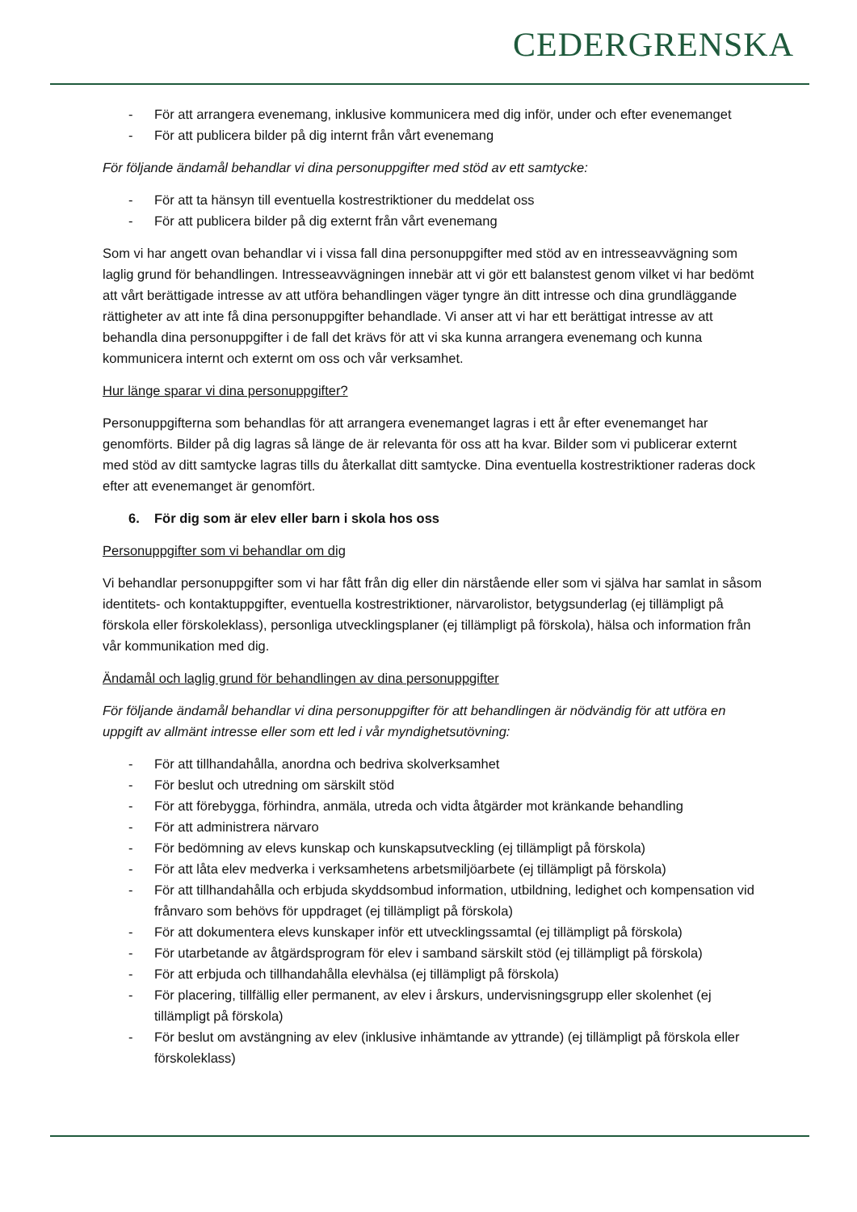CEDERGRENSKA
- För att arrangera evenemang, inklusive kommunicera med dig inför, under och efter evenemanget
- För att publicera bilder på dig internt från vårt evenemang
För följande ändamål behandlar vi dina personuppgifter med stöd av ett samtycke:
- För att ta hänsyn till eventuella kostrestriktioner du meddelat oss
- För att publicera bilder på dig externt från vårt evenemang
Som vi har angett ovan behandlar vi i vissa fall dina personuppgifter med stöd av en intresseavvägning som laglig grund för behandlingen. Intresseavvägningen innebär att vi gör ett balanstest genom vilket vi har bedömt att vårt berättigade intresse av att utföra behandlingen väger tyngre än ditt intresse och dina grundläggande rättigheter av att inte få dina personuppgifter behandlade. Vi anser att vi har ett berättigat intresse av att behandla dina personuppgifter i de fall det krävs för att vi ska kunna arrangera evenemang och kunna kommunicera internt och externt om oss och vår verksamhet.
Hur länge sparar vi dina personuppgifter?
Personuppgifterna som behandlas för att arrangera evenemanget lagras i ett år efter evenemanget har genomförts. Bilder på dig lagras så länge de är relevanta för oss att ha kvar. Bilder som vi publicerar externt med stöd av ditt samtycke lagras tills du återkallat ditt samtycke. Dina eventuella kostrestriktioner raderas dock efter att evenemanget är genomfört.
6. För dig som är elev eller barn i skola hos oss
Personuppgifter som vi behandlar om dig
Vi behandlar personuppgifter som vi har fått från dig eller din närstående eller som vi själva har samlat in såsom identitets- och kontaktuppgifter, eventuella kostrestriktioner, närvarolistor, betygsunderlag (ej tillämpligt på förskola eller förskoleklass), personliga utvecklingsplaner (ej tillämpligt på förskola), hälsa och information från vår kommunikation med dig.
Ändamål och laglig grund för behandlingen av dina personuppgifter
För följande ändamål behandlar vi dina personuppgifter för att behandlingen är nödvändig för att utföra en uppgift av allmänt intresse eller som ett led i vår myndighetsutövning:
- För att tillhandahålla, anordna och bedriva skolverksamhet
- För beslut och utredning om särskilt stöd
- För att förebygga, förhindra, anmäla, utreda och vidta åtgärder mot kränkande behandling
- För att administrera närvaro
- För bedömning av elevs kunskap och kunskapsutveckling (ej tillämpligt på förskola)
- För att låta elev medverka i verksamhetens arbetsmiljöarbete (ej tillämpligt på förskola)
- För att tillhandahålla och erbjuda skyddsombud information, utbildning, ledighet och kompensation vid frånvaro som behövs för uppdraget (ej tillämpligt på förskola)
- För att dokumentera elevs kunskaper inför ett utvecklingssamtal (ej tillämpligt på förskola)
- För utarbetande av åtgärdsprogram för elev i samband särskilt stöd (ej tillämpligt på förskola)
- För att erbjuda och tillhandahålla elevhälsa (ej tillämpligt på förskola)
- För placering, tillfällig eller permanent, av elev i årskurs, undervisningsgrupp eller skolenhet (ej tillämpligt på förskola)
- För beslut om avstängning av elev (inklusive inhämtande av yttrande) (ej tillämpligt på förskola eller förskoleklass)